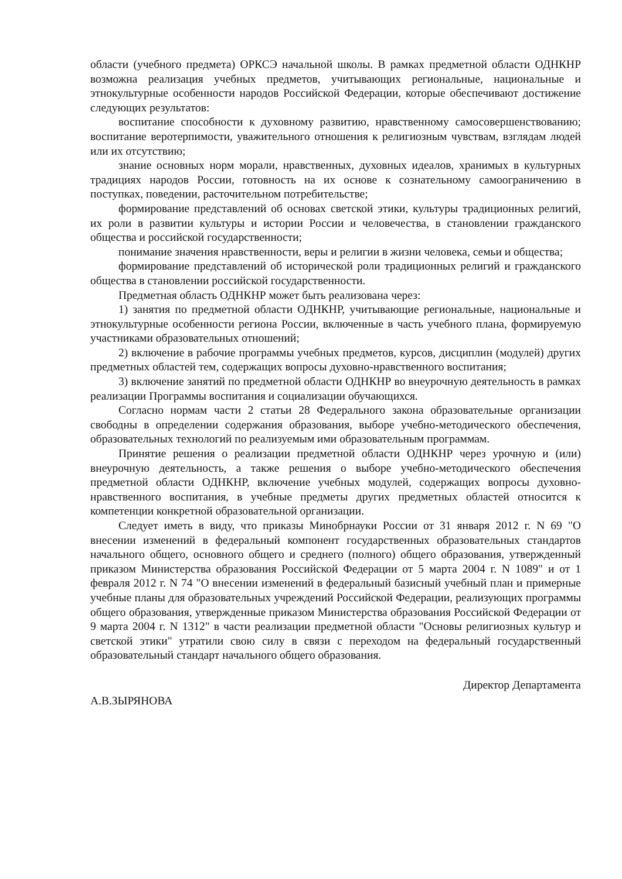области (учебного предмета) ОРКСЭ начальной школы. В рамках предметной области ОДНКНР возможна реализация учебных предметов, учитывающих региональные, национальные и этнокультурные особенности народов Российской Федерации, которые обеспечивают достижение следующих результатов:
воспитание способности к духовному развитию, нравственному самосовершенствованию; воспитание веротерпимости, уважительного отношения к религиозным чувствам, взглядам людей или их отсутствию;
знание основных норм морали, нравственных, духовных идеалов, хранимых в культурных традициях народов России, готовность на их основе к сознательному самоограничению в поступках, поведении, расточительном потребительстве;
формирование представлений об основах светской этики, культуры традиционных религий, их роли в развитии культуры и истории России и человечества, в становлении гражданского общества и российской государственности;
понимание значения нравственности, веры и религии в жизни человека, семьи и общества;
формирование представлений об исторической роли традиционных религий и гражданского общества в становлении российской государственности.
Предметная область ОДНКНР может быть реализована через:
1) занятия по предметной области ОДНКНР, учитывающие региональные, национальные и этнокультурные особенности региона России, включенные в часть учебного плана, формируемую участниками образовательных отношений;
2) включение в рабочие программы учебных предметов, курсов, дисциплин (модулей) других предметных областей тем, содержащих вопросы духовно-нравственного воспитания;
3) включение занятий по предметной области ОДНКНР во внеурочную деятельность в рамках реализации Программы воспитания и социализации обучающихся.
Согласно нормам части 2 статьи 28 Федерального закона образовательные организации свободны в определении содержания образования, выборе учебно-методического обеспечения, образовательных технологий по реализуемым ими образовательным программам.
Принятие решения о реализации предметной области ОДНКНР через урочную и (или) внеурочную деятельность, а также решения о выборе учебно-методического обеспечения предметной области ОДНКНР, включение учебных модулей, содержащих вопросы духовно-нравственного воспитания, в учебные предметы других предметных областей относится к компетенции конкретной образовательной организации.
Следует иметь в виду, что приказы Минобрнауки России от 31 января 2012 г. N 69 "О внесении изменений в федеральный компонент государственных образовательных стандартов начального общего, основного общего и среднего (полного) общего образования, утвержденный приказом Министерства образования Российской Федерации от 5 марта 2004 г. N 1089" и от 1 февраля 2012 г. N 74 "О внесении изменений в федеральный базисный учебный план и примерные учебные планы для образовательных учреждений Российской Федерации, реализующих программы общего образования, утвержденные приказом Министерства образования Российской Федерации от 9 марта 2004 г. N 1312" в части реализации предметной области "Основы религиозных культур и светской этики" утратили свою силу в связи с переходом на федеральный государственный образовательный стандарт начального общего образования.
Директор Департамента
А.В.ЗЫРЯНОВА